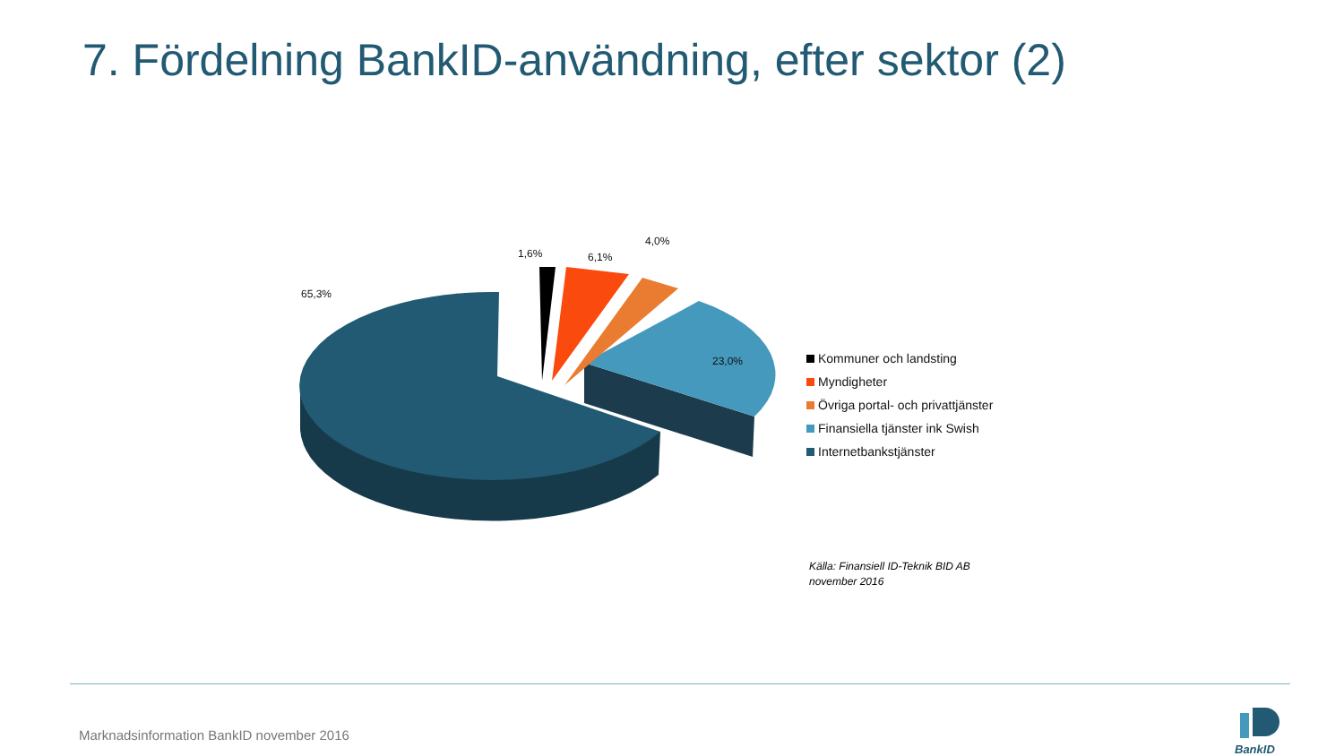7. Fördelning BankID-användning, efter sektor (2)
65,3%
1,6%
6,1%
4,0%
23,0%
Kommuner och landsting
Myndigheter
Övriga portal- och privattjänster
Finansiella tjänster ink Swish
Internetbankstjänster
Källa: Finansiell ID-Teknik BID AB
november 2016
Marknadsinformation BankID november 2016
BankID